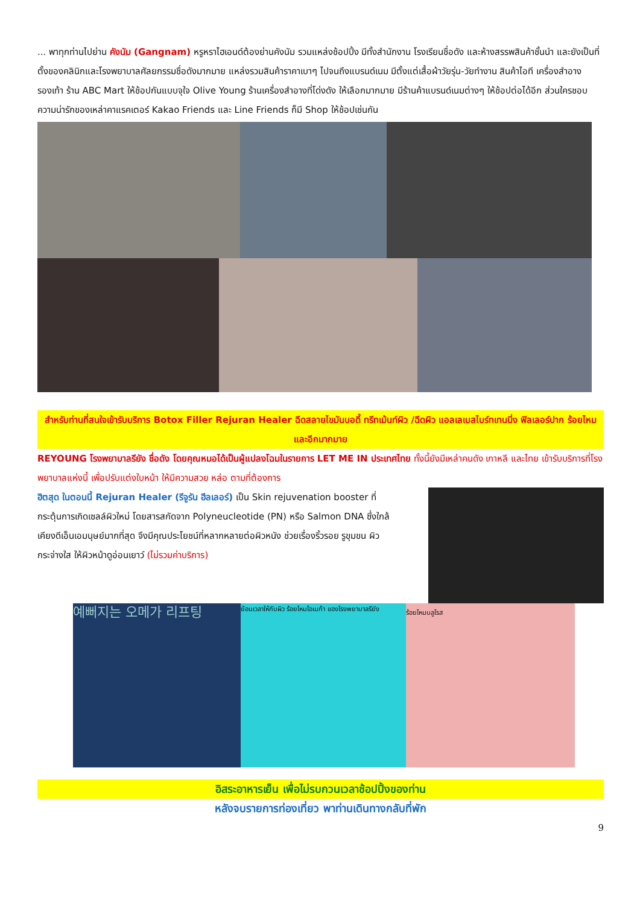... พาทุกท่านไปย่าน คังนัม (Gangnam) หรูหราไฮเอนด์ต้องย่านคังนัม รวมแหล่งช้อปปิ้ง มีทั้งสำนักงาน โรงเรียนชื่อดัง และห้างสรรพสินค้าชั้นนำ และยังเป็นที่ตั้งของคลินิกและโรงพยาบาลศัลยกรรมชื่อดังมากมาย แหล่งรวมสินค้าราคาเบาๆ ไปจนถึงแบรนด์เนม มีตั้งแต่เสื้อผ้าวัยรุ่น-วัยทำงาน สินค้าไอที เครื่องสำอาง รองเท้า ร้าน ABC Mart ให้ช้อปกันแบบจุใจ Olive Young ร้านเครื่องสำอางที่โด่งดัง ให้เลือกมากมาย มีร้านค้าแบรนด์เนมต่างๆ ให้ช้อปต่อได้อีก ส่วนใครชอบความน่ารักของเหล่าคาแรคเตอร์ Kakao Friends และ Line Friends ก็มี Shop ให้ช้อปเช่นกัน
สำหรับท่านที่สนใจเข้ารับบริการ Botox Filler Rejuran Healer ฉีดสลายไขมันบอดี้ ทรีทเม้นท์ผิว /ฉีดผิว แอลเลเบสไบร์ทเทนนิ่ง ฟิลเลอร์ปาก ร้อยไหม และอีกมากมาย
REYOUNG โรงพยาบาลรียัง ชื่อดัง โดยคุณหมอได้เป็นผู้แปลงโฉมในรายการ LET ME IN ประเทศไทย ทั้งนี้ยังมีเหล่าคนดัง เกาหลี และไทย เข้ารับบริการที่โรงพยาบาลแห่งนี้ เพื่อปรับแต่งใบหน้า ให้มีความสวย หล่อ ตามที่ต้องการ
ฮิตสุด ในตอนนี้ Rejuran Healer (รีจูรัน ฮีลเลอร์) เป็น Skin rejuvenation booster ที่กระตุ้นการเกิดเซลล์ผิวใหม่ โดยสารสกัดจาก Polyneucleotide (PN) หรือ Salmon DNA ซึ่งใกล้เคียงดีเอ็นเอมนุษย์มากที่สุด จึงมีคุณประโยชน์ที่หลากหลายต่อผิวหนัง ช่วยเรื่องริ้วรอย รูขุมขน ผิวกระจ่างใส ให้ผิวหน้าดูอ่อนเยาว์ (ไม่รวมค่าบริการ)
예뻐지는 오메가 리프팅
ย้อนเวลาให้กับผิว ร้อยไหมโอเมก้า ของโรงพยาบาลรียัง
ร้อยไหมบลูโรส
อิสระอาหารเย็น เพื่อไม่รบกวนเวลาช้อปปิ้งของท่าน
หลังจบรายการท่องเที่ยว พาท่านเดินทางกลับที่พัก
9